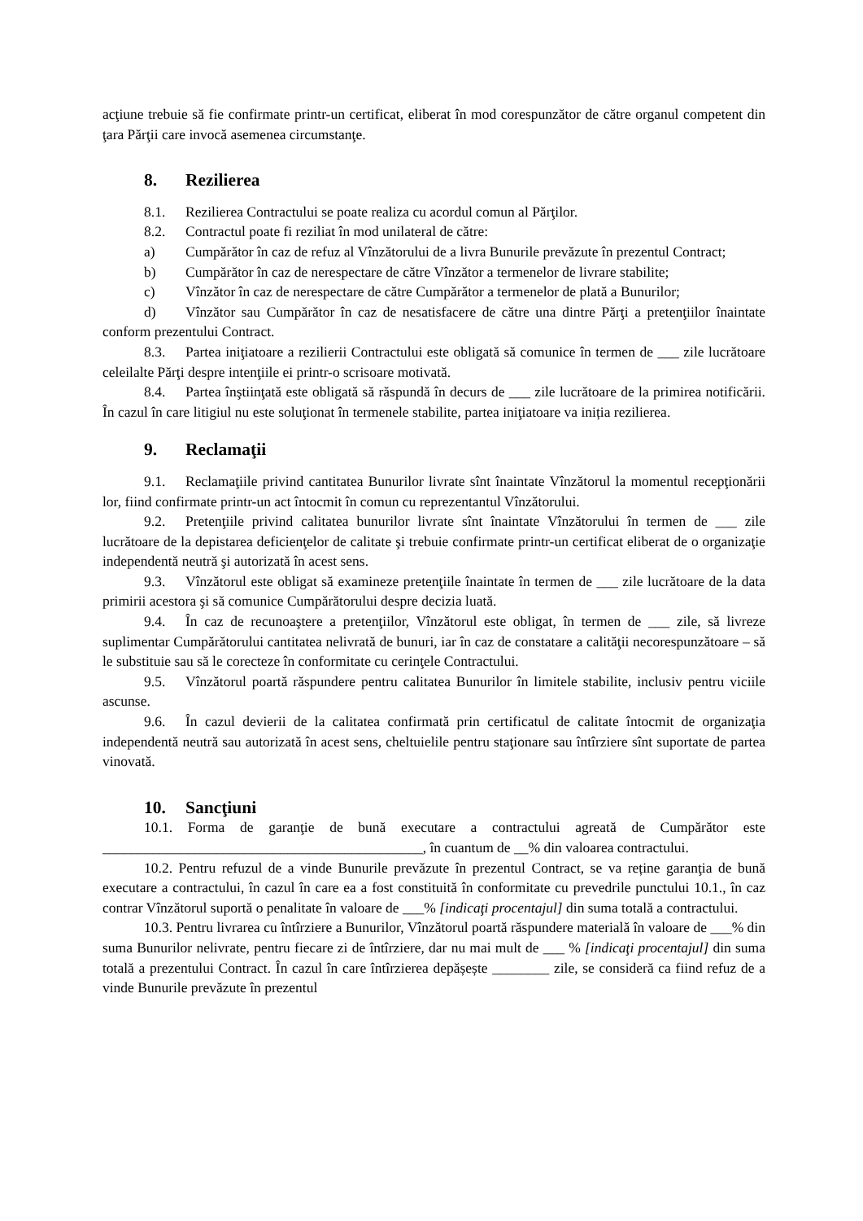acţiune trebuie să fie confirmate printr-un certificat, eliberat în mod corespunzător de către organul competent din ţara Părţii care invocă asemenea circumstanţe.
8. Rezilierea
8.1. Rezilierea Contractului se poate realiza cu acordul comun al Părţilor.
8.2. Contractul poate fi reziliat în mod unilateral de către:
a) Cumpărător în caz de refuz al Vînzătorului de a livra Bunurile prevăzute în prezentul Contract;
b) Cumpărător în caz de nerespectare de către Vînzător a termenelor de livrare stabilite;
c) Vînzător în caz de nerespectare de către Cumpărător a termenelor de plată a Bunurilor;
d) Vînzător sau Cumpărător în caz de nesatisfacere de către una dintre Părţi a pretenţiilor înaintate conform prezentului Contract.
8.3. Partea iniţiatoare a rezilierii Contractului este obligată să comunice în termen de ___ zile lucrătoare celeilalte Părţi despre intenţiile ei printr-o scrisoare motivată.
8.4. Partea înştiinţată este obligată să răspundă în decurs de ___ zile lucrătoare de la primirea notificării. În cazul în care litigiul nu este soluţionat în termenele stabilite, partea iniţiatoare va iniția rezilierea.
9. Reclamaţii
9.1. Reclamaţiile privind cantitatea Bunurilor livrate sînt înaintate Vînzătorul la momentul recepţionării lor, fiind confirmate printr-un act întocmit în comun cu reprezentantul Vînzătorului.
9.2. Pretenţiile privind calitatea bunurilor livrate sînt înaintate Vînzătorului în termen de ___ zile lucrătoare de la depistarea deficienţelor de calitate şi trebuie confirmate printr-un certificat eliberat de o organizaţie independentă neutră şi autorizată în acest sens.
9.3. Vînzătorul este obligat să examineze pretenţiile înaintate în termen de ___ zile lucrătoare de la data primirii acestora şi să comunice Cumpărătorului despre decizia luată.
9.4. În caz de recunoaştere a pretenţiilor, Vînzătorul este obligat, în termen de ___ zile, să livreze suplimentar Cumpărătorului cantitatea nelivrată de bunuri, iar în caz de constatare a calităţii necorespunzătoare – să le substituie sau să le corecteze în conformitate cu cerinţele Contractului.
9.5. Vînzătorul poartă răspundere pentru calitatea Bunurilor în limitele stabilite, inclusiv pentru viciile ascunse.
9.6. În cazul devierii de la calitatea confirmată prin certificatul de calitate întocmit de organizaţia independentă neutră sau autorizată în acest sens, cheltuielile pentru staţionare sau întîrziere sînt suportate de partea vinovată.
10. Sancţiuni
10.1. Forma de garanţie de bună executare a contractului agreată de Cumpărător este _____________________________________________, în cuantum de __% din valoarea contractului.
10.2. Pentru refuzul de a vinde Bunurile prevăzute în prezentul Contract, se va reține garanţia de bună executare a contractului, în cazul în care ea a fost constituită în conformitate cu prevedrile punctului 10.1., în caz contrar Vînzătorul suportă o penalitate în valoare de ___% [indicaţi procentajul] din suma totală a contractului.
10.3. Pentru livrarea cu întîrziere a Bunurilor, Vînzătorul poartă răspundere materială în valoare de ___% din suma Bunurilor nelivrate, pentru fiecare zi de întîrziere, dar nu mai mult de ___ % [indicaţi procentajul] din suma totală a prezentului Contract. În cazul în care întîrzierea depășește ________ zile, se consideră ca fiind refuz de a vinde Bunurile prevăzute în prezentul